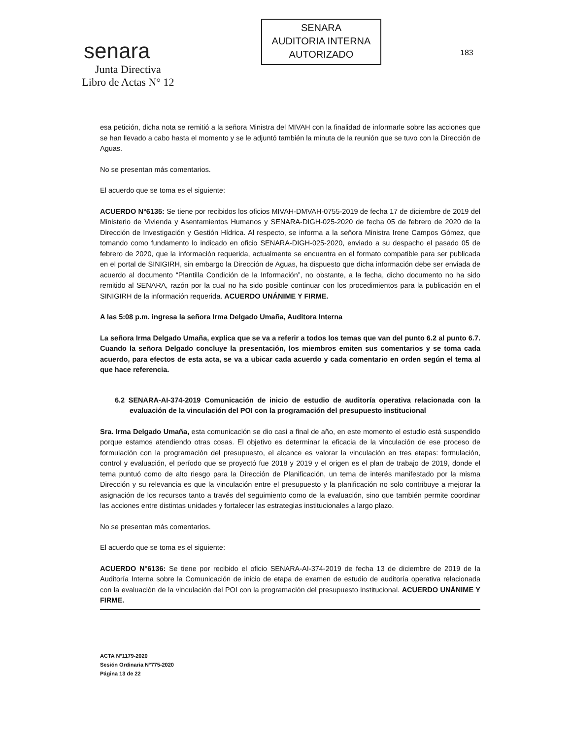senara
Junta Directiva
Libro de Actas N° 12
SENARA
AUDITORIA INTERNA
AUTORIZADO
183
esa petición, dicha nota se remitió a la señora Ministra del MIVAH con la finalidad de informarle sobre las acciones que se han llevado a cabo hasta el momento y se le adjuntó también la minuta de la reunión que se tuvo con la Dirección de Aguas.
No se presentan más comentarios.
El acuerdo que se toma es el siguiente:
ACUERDO N°6135: Se tiene por recibidos los oficios MIVAH-DMVAH-0755-2019 de fecha 17 de diciembre de 2019 del Ministerio de Vivienda y Asentamientos Humanos y SENARA-DIGH-025-2020 de fecha 05 de febrero de 2020 de la Dirección de Investigación y Gestión Hídrica. Al respecto, se informa a la señora Ministra Irene Campos Gómez, que tomando como fundamento lo indicado en oficio SENARA-DIGH-025-2020, enviado a su despacho el pasado 05 de febrero de 2020, que la información requerida, actualmente se encuentra en el formato compatible para ser publicada en el portal de SINIGIRH, sin embargo la Dirección de Aguas, ha dispuesto que dicha información debe ser enviada de acuerdo al documento “Plantilla Condición de la Información”, no obstante, a la fecha, dicho documento no ha sido remitido al SENARA, razón por la cual no ha sido posible continuar con los procedimientos para la publicación en el SINIGIRH de la información requerida. ACUERDO UNÁNIME Y FIRME.
A las 5:08 p.m. ingresa la señora Irma Delgado Umaña, Auditora Interna
La señora Irma Delgado Umaña, explica que se va a referir a todos los temas que van del punto 6.2 al punto 6.7. Cuando la señora Delgado concluye la presentación, los miembros emiten sus comentarios y se toma cada acuerdo, para efectos de esta acta, se va a ubicar cada acuerdo y cada comentario en orden según el tema al que hace referencia.
6.2 SENARA-AI-374-2019 Comunicación de inicio de estudio de auditoría operativa relacionada con la evaluación de la vinculación del POI con la programación del presupuesto institucional
Sra. Irma Delgado Umaña, esta comunicación se dio casi a final de año, en este momento el estudio está suspendido porque estamos atendiendo otras cosas. El objetivo es determinar la eficacia de la vinculación de ese proceso de formulación con la programación del presupuesto, el alcance es valorar la vinculación en tres etapas: formulación, control y evaluación, el período que se proyectó fue 2018 y 2019 y el origen es el plan de trabajo de 2019, donde el tema puntuó como de alto riesgo para la Dirección de Planificación, un tema de interés manifestado por la misma Dirección y su relevancia es que la vinculación entre el presupuesto y la planificación no solo contribuye a mejorar la asignación de los recursos tanto a través del seguimiento como de la evaluación, sino que también permite coordinar las acciones entre distintas unidades y fortalecer las estrategias institucionales a largo plazo.
No se presentan más comentarios.
El acuerdo que se toma es el siguiente:
ACUERDO N°6136: Se tiene por recibido el oficio SENARA-AI-374-2019 de fecha 13 de diciembre de 2019 de la Auditoría Interna sobre la Comunicación de inicio de etapa de examen de estudio de auditoría operativa relacionada con la evaluación de la vinculación del POI con la programación del presupuesto institucional. ACUERDO UNÁNIME Y FIRME.
ACTA N°1179-2020
Sesión Ordinaria N°775-2020
Página 13 de 22